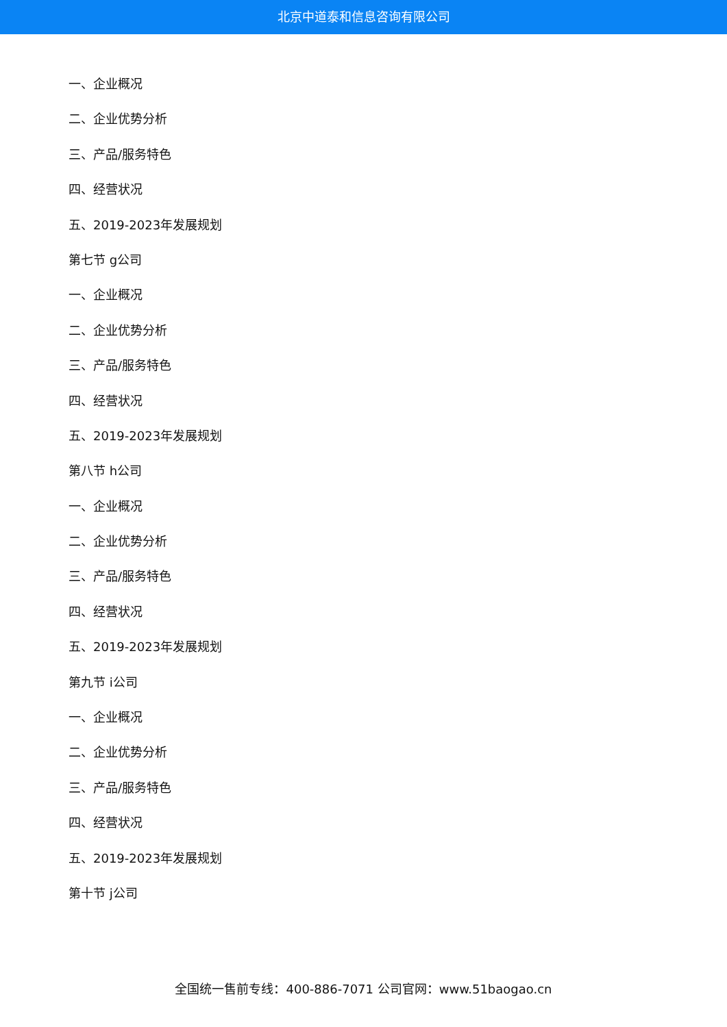北京中道泰和信息咨询有限公司
一、企业概况
二、企业优势分析
三、产品/服务特色
四、经营状况
五、2019-2023年发展规划
第七节 g公司
一、企业概况
二、企业优势分析
三、产品/服务特色
四、经营状况
五、2019-2023年发展规划
第八节 h公司
一、企业概况
二、企业优势分析
三、产品/服务特色
四、经营状况
五、2019-2023年发展规划
第九节 i公司
一、企业概况
二、企业优势分析
三、产品/服务特色
四、经营状况
五、2019-2023年发展规划
第十节 j公司
全国统一售前专线：400-886-7071 公司官网：www.51baogao.cn